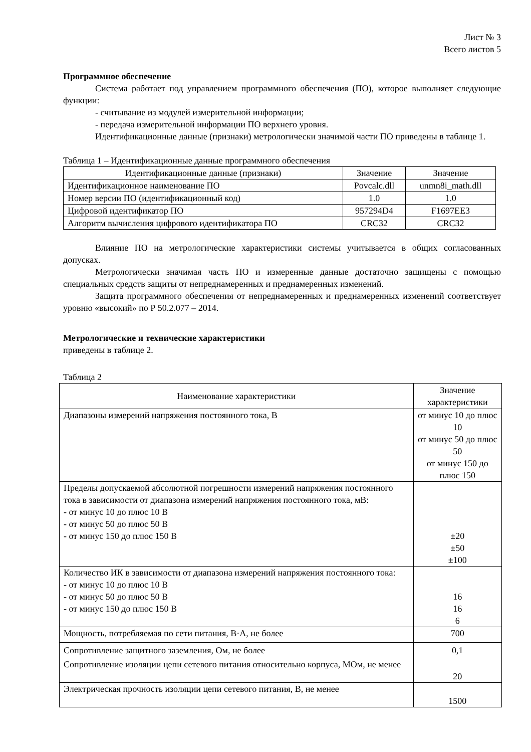Лист № 3
Всего листов 5
Программное обеспечение
Система работает под управлением программного обеспечения (ПО), которое выполняет следующие функции:
- считывание из модулей измерительной информации;
- передача измерительной информации ПО верхнего уровня.
Идентификационные данные (признаки) метрологически значимой части ПО приведены в таблице 1.
Таблица 1 – Идентификационные данные программного обеспечения
| Идентификационные данные (признаки) | Значение | Значение |
| --- | --- | --- |
| Идентификационное наименование ПО | Povcalc.dll | unmn8i_math.dll |
| Номер версии ПО (идентификационный код) | 1.0 | 1.0 |
| Цифровой идентификатор ПО | 957294D4 | F1697EE3 |
| Алгоритм вычисления цифрового идентификатора ПО | CRC32 | CRC32 |
Влияние ПО на метрологические характеристики системы учитывается в общих согласованных допусках.
Метрологически значимая часть ПО и измеренные данные достаточно защищены с помощью специальных средств защиты от непреднамеренных и преднамеренных изменений.
Защита программного обеспечения от непреднамеренных и преднамеренных изменений соответствует уровню «высокий» по Р 50.2.077 – 2014.
Метрологические и технические характеристики
приведены в таблице 2.
Таблица 2
| Наименование характеристики | Значение характеристики |
| --- | --- |
| Диапазоны измерений напряжения постоянного тока, В | от минус 10 до плюс 10 от минус 50 до плюс 50 от минус 150 до плюс 150 |
| Пределы допускаемой абсолютной погрешности измерений напряжения постоянного тока в зависимости от диапазона измерений напряжения постоянного тока, мВ: - от минус 10 до плюс 10 В - от минус 50 до плюс 50 В - от минус 150 до плюс 150 В | ±20 ±50 ±100 |
| Количество ИК в зависимости от диапазона измерений напряжения постоянного тока: - от минус 10 до плюс 10 В - от минус 50 до плюс 50 В - от минус 150 до плюс 150 В | 16 16 6 |
| Мощность, потребляемая по сети питания, В·А, не более | 700 |
| Сопротивление защитного заземления, Ом, не более | 0,1 |
| Сопротивление изоляции цепи сетевого питания относительно корпуса, МОм, не менее | 20 |
| Электрическая прочность изоляции цепи сетевого питания, В, не менее | 1500 |